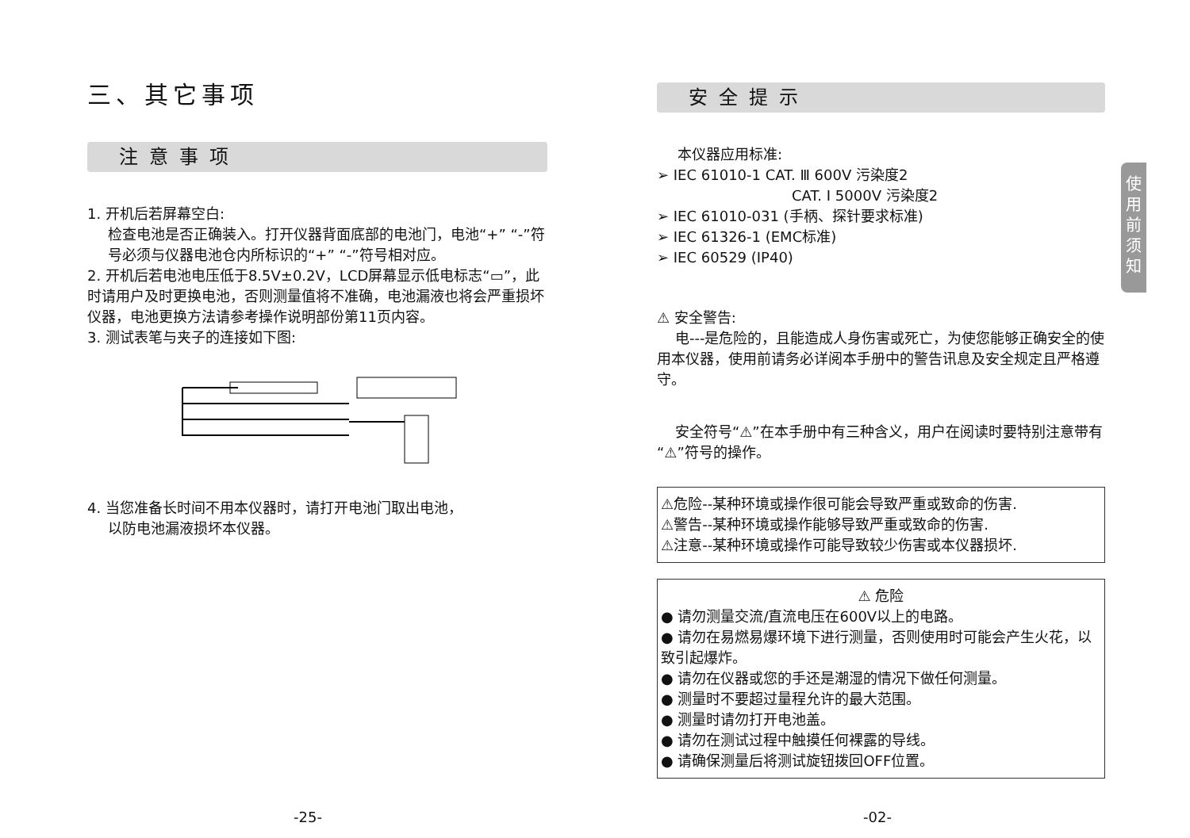三、其它事项
注意事项
1. 开机后若屏幕空白:
检查电池是否正确装入。打开仪器背面底部的电池门，电池“+” “-”符号必须与仪器电池仓内所标识的“+” “-”符号相对应。
2. 开机后若电池电压低于8.5V±0.2V，LCD屏幕显示低电标志“▭”，此时请用户及时更换电池，否则测量值将不准确，电池漏液也将会严重损坏仪器，电池更换方法请参考操作说明部份第11页内容。
3. 测试表笔与夹子的连接如下图:
4. 当您准备长时间不用本仪器时，请打开电池门取出电池，
以防电池漏液损坏本仪器。
安全提示
本仪器应用标准:
➢ IEC 61010-1 CAT. Ⅲ 600V 污染度2
CAT. Ⅰ 5000V 污染度2
➢ IEC 61010-031 (手柄、探针要求标准)
➢ IEC 61326-1 (EMC标准)
➢ IEC 60529 (IP40)
⚠ 安全警告:
电---是危险的，且能造成人身伤害或死亡，为使您能够正确安全的使用本仪器，使用前请务必详阅本手册中的警告讯息及安全规定且严格遵守。
安全符号“⚠”在本手册中有三种含义，用户在阅读时要特别注意带有“⚠”符号的操作。
⚠危险--某种环境或操作很可能会导致严重或致命的伤害.
⚠警告--某种环境或操作能够导致严重或致命的伤害.
⚠注意--某种环境或操作可能导致较少伤害或本仪器损坏.
⚠ 危险
● 请勿测量交流/直流电压在600V以上的电路。
● 请勿在易燃易爆环境下进行测量，否则使用时可能会产生火花，以致引起爆炸。
● 请勿在仪器或您的手还是潮湿的情况下做任何测量。
● 测量时不要超过量程允许的最大范围。
● 测量时请勿打开电池盖。
● 请勿在测试过程中触摸任何裸露的导线。
● 请确保测量后将测试旋钮拨回OFF位置。
使
用
前
须
知
-25- -02-